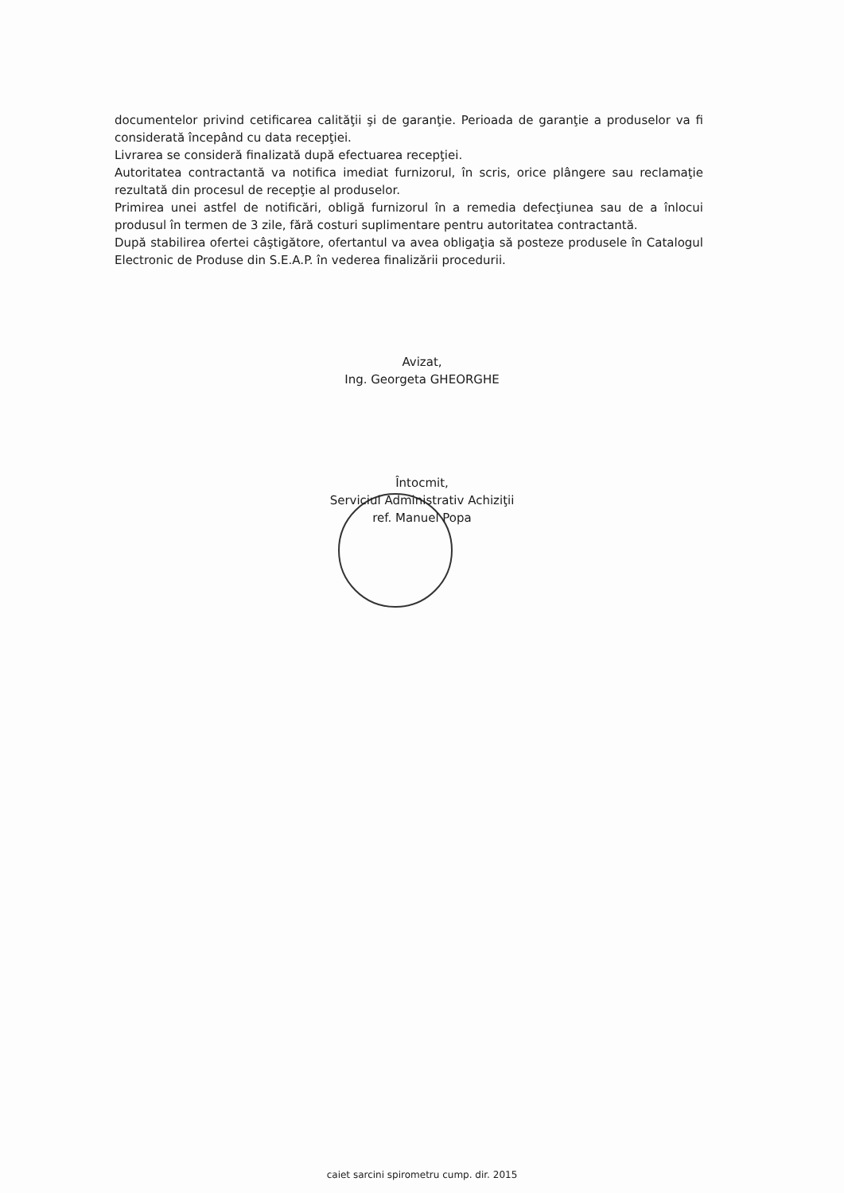documentelor privind cetificarea calităţii şi de garanţie. Perioada de garanţie a produselor va fi considerată începând cu data recepţiei.
Livrarea se consideră finalizată după efectuarea recepţiei.
Autoritatea contractantă va notifica imediat furnizorul, în scris, orice plângere sau reclamaţie rezultată din procesul de recepţie al produselor.
Primirea unei astfel de notificări, obligă furnizorul în a remedia defecţiunea sau de a înlocui produsul în termen de 3 zile, fără costuri suplimentare pentru autoritatea contractantă.
După stabilirea ofertei câştigătore, ofertantul va avea obligaţia să posteze produsele în Catalogul Electronic de Produse din S.E.A.P. în vederea finalizării procedurii.
Avizat,
Ing. Georgeta GHEORGHE
Întocmit,
Serviciul Administrativ Achiziţii
ref. Manuel Popa
caiet sarcini spirometru cump. dir. 2015